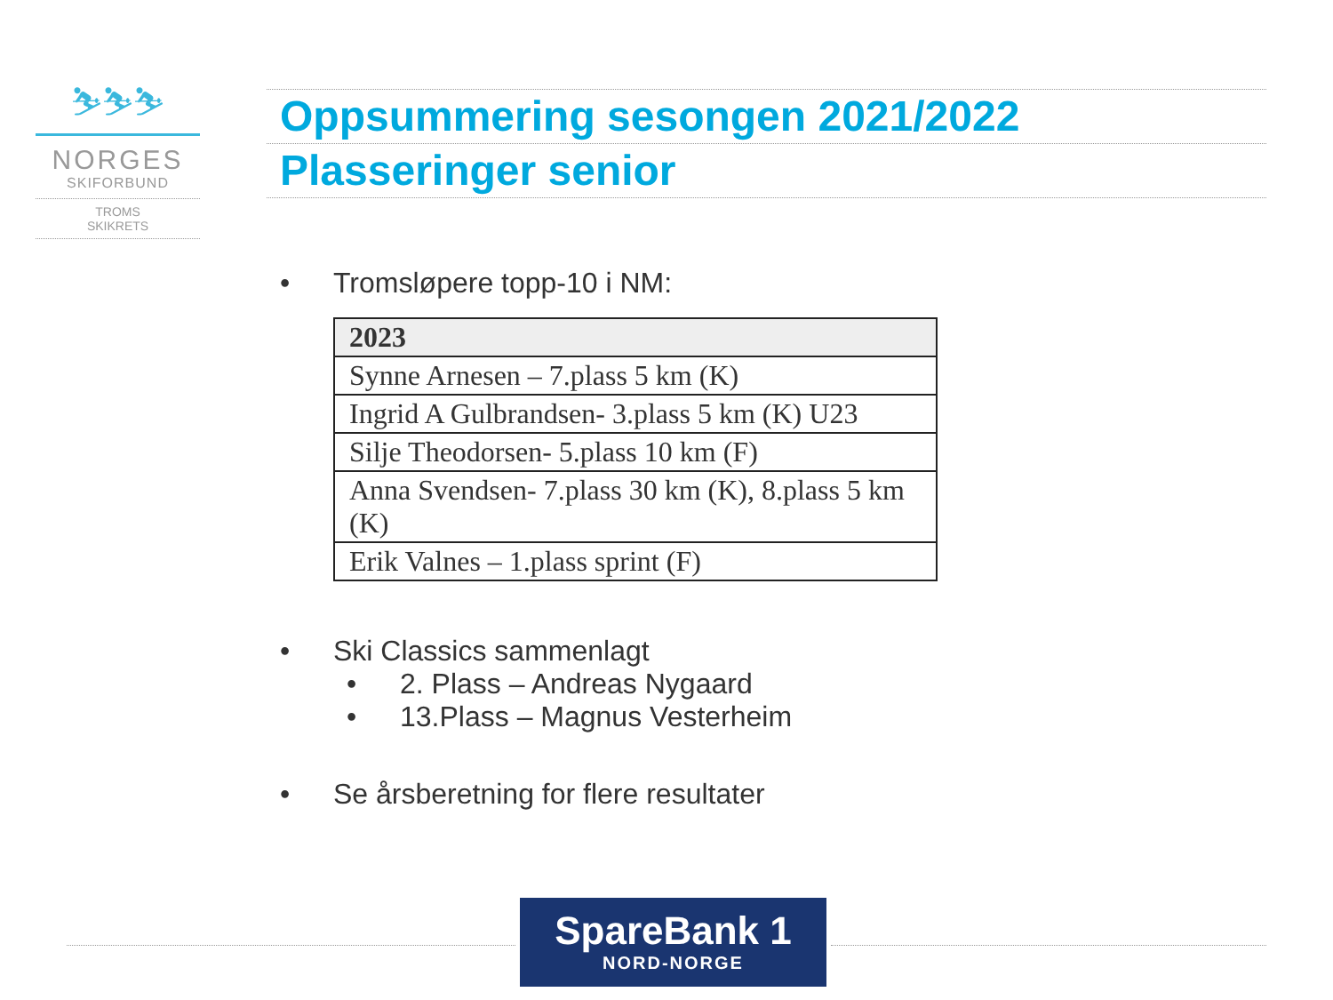⛷⛷⛷
NORGES
SKIFORBUND
TROMS
SKIKRETS
Oppsummering sesongen 2021/2022
Plasseringer senior
• Tromsløpere topp-10 i NM:
| 2023 |
| --- |
| Synne Arnesen – 7.plass 5 km (K) |
| Ingrid A Gulbrandsen- 3.plass 5 km (K) U23 |
| Silje Theodorsen- 5.plass 10 km (F) |
| Anna Svendsen- 7.plass 30 km (K), 8.plass 5 km (K) |
| Erik Valnes – 1.plass sprint (F) |
• Ski Classics sammenlagt
• 2. Plass – Andreas Nygaard
• 13.Plass – Magnus Vesterheim
• Se årsberetning for flere resultater
SpareBank 1
NORD-NORGE